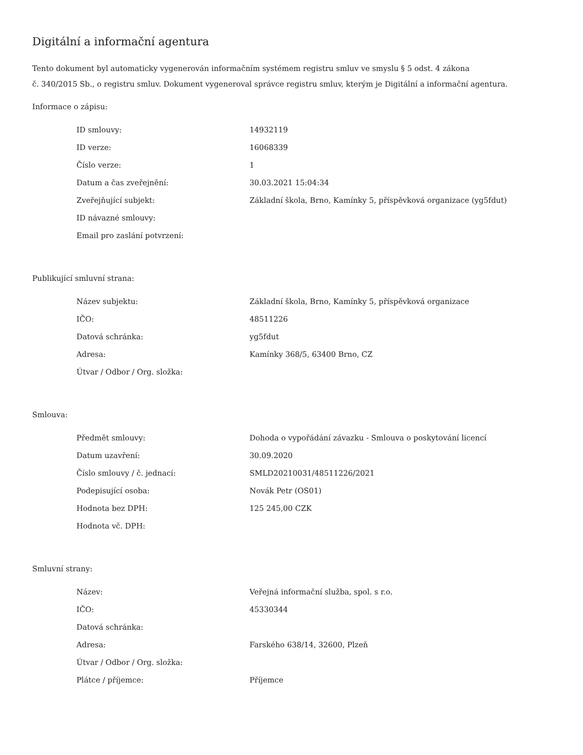Digitální a informační agentura
Tento dokument byl automaticky vygenerován informačním systémem registru smluv ve smyslu § 5 odst. 4 zákona
č. 340/2015 Sb., o registru smluv. Dokument vygeneroval správce registru smluv, kterým je Digitální a informační agentura.
Informace o zápisu:
| ID smlouvy: | 14932119 |
| ID verze: | 16068339 |
| Číslo verze: | 1 |
| Datum a čas zveřejnění: | 30.03.2021 15:04:34 |
| Zveřejňující subjekt: | Základní škola, Brno, Kamínky 5, příspěvková organizace (yg5fdut) |
| ID návazné smlouvy: | |
| Email pro zaslání potvrzení: | |
Publikující smluvní strana:
| Název subjektu: | Základní škola, Brno, Kamínky 5, příspěvková organizace |
| IČO: | 48511226 |
| Datová schránka: | yg5fdut |
| Adresa: | Kamínky 368/5, 63400 Brno, CZ |
| Útvar / Odbor / Org. složka: | |
Smlouva:
| Předmět smlouvy: | Dohoda o vypořádání závazku - Smlouva o poskytování licencí |
| Datum uzavření: | 30.09.2020 |
| Číslo smlouvy / č. jednací: | SMLD20210031/48511226/2021 |
| Podepisující osoba: | Novák Petr (OS01) |
| Hodnota bez DPH: | 125 245,00 CZK |
| Hodnota vč. DPH: | |
Smluvní strany:
| Název: | Veřejná informační služba, spol. s r.o. |
| IČO: | 45330344 |
| Datová schránka: | |
| Adresa: | Farského 638/14, 32600, Plzeň |
| Útvar / Odbor / Org. složka: | |
| Plátce / příjemce: | Příjemce |